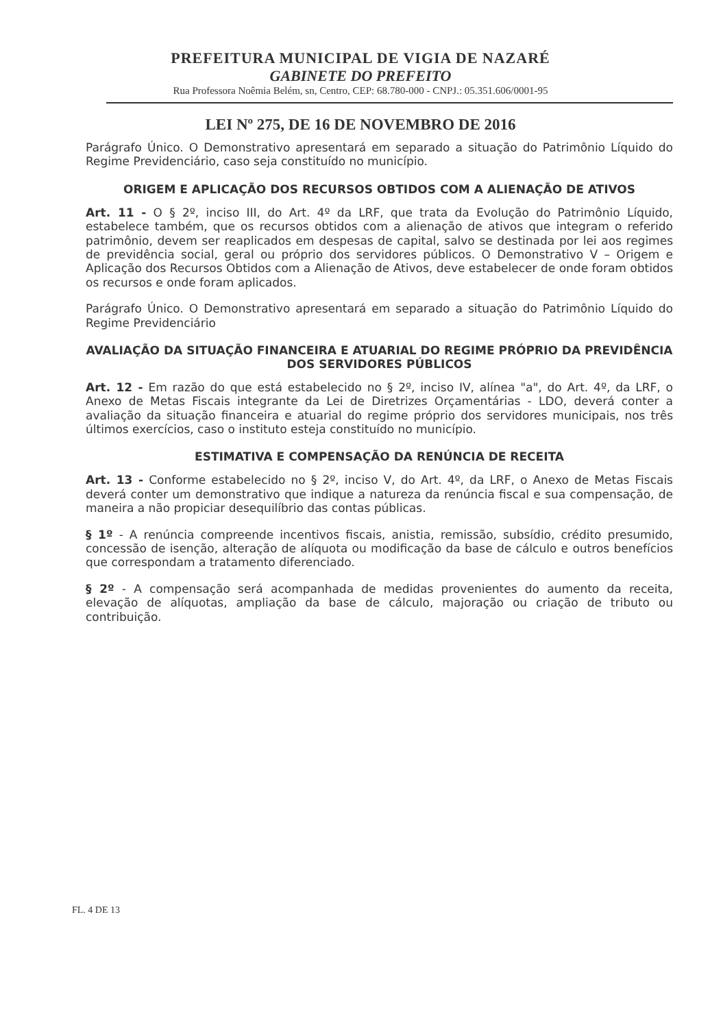PREFEITURA MUNICIPAL DE VIGIA DE NAZARÉ
GABINETE DO PREFEITO
Rua Professora Noêmia Belém, sn, Centro, CEP: 68.780-000 - CNPJ.: 05.351.606/0001-95
LEI Nº 275, DE 16 DE NOVEMBRO DE 2016
Parágrafo Único. O Demonstrativo apresentará em separado a situação do Patrimônio Líquido do Regime Previdenciário, caso seja constituído no município.
ORIGEM E APLICAÇÃO DOS RECURSOS OBTIDOS COM A ALIENAÇÃO DE ATIVOS
Art. 11 - O § 2º, inciso III, do Art. 4º da LRF, que trata da Evolução do Patrimônio Líquido, estabelece também, que os recursos obtidos com a alienação de ativos que integram o referido patrimônio, devem ser reaplicados em despesas de capital, salvo se destinada por lei aos regimes de previdência social, geral ou próprio dos servidores públicos. O Demonstrativo V – Origem e Aplicação dos Recursos Obtidos com a Alienação de Ativos, deve estabelecer de onde foram obtidos os recursos e onde foram aplicados.
Parágrafo Único. O Demonstrativo apresentará em separado a situação do Patrimônio Líquido do Regime Previdenciário
AVALIAÇÃO DA SITUAÇÃO FINANCEIRA E ATUARIAL DO REGIME PRÓPRIO DA PREVIDÊNCIA DOS SERVIDORES PÚBLICOS
Art. 12 - Em razão do que está estabelecido no § 2º, inciso IV, alínea "a", do Art. 4º, da LRF, o Anexo de Metas Fiscais integrante da Lei de Diretrizes Orçamentárias - LDO, deverá conter a avaliação da situação financeira e atuarial do regime próprio dos servidores municipais, nos três últimos exercícios, caso o instituto esteja constituído no município.
ESTIMATIVA E COMPENSAÇÃO DA RENÚNCIA DE RECEITA
Art. 13 - Conforme estabelecido no § 2º, inciso V, do Art. 4º, da LRF, o Anexo de Metas Fiscais deverá conter um demonstrativo que indique a natureza da renúncia fiscal e sua compensação, de maneira a não propiciar desequilíbrio das contas públicas.
§ 1º - A renúncia compreende incentivos fiscais, anistia, remissão, subsídio, crédito presumido, concessão de isenção, alteração de alíquota ou modificação da base de cálculo e outros benefícios que correspondam a tratamento diferenciado.
§ 2º - A compensação será acompanhada de medidas provenientes do aumento da receita, elevação de alíquotas, ampliação da base de cálculo, majoração ou criação de tributo ou contribuição.
FL. 4 DE 13